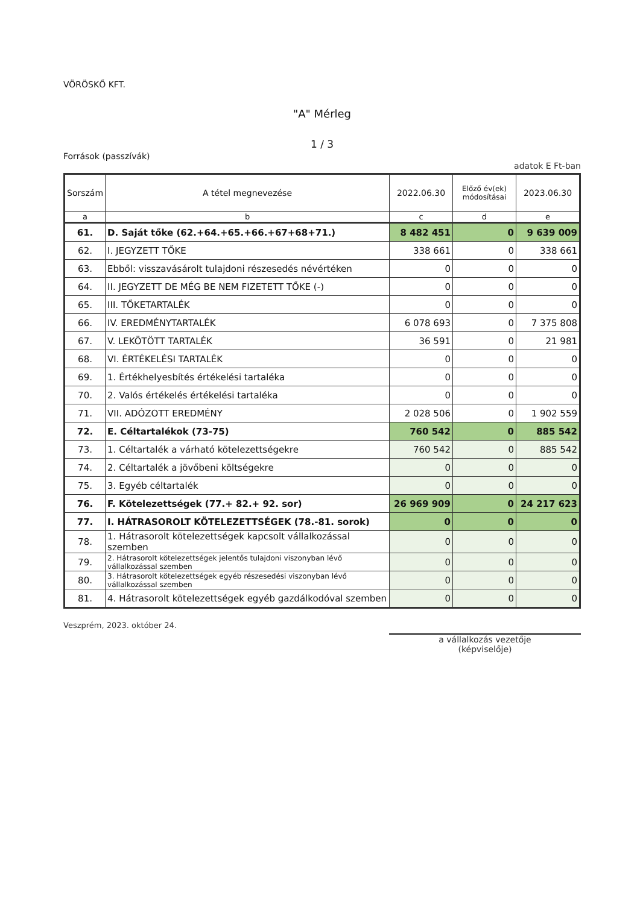VÖRÖSKŐ KFT.
"A" Mérleg
1 / 3
Források (passzívák)
adatok E Ft-ban
| Sorszám | A tétel megnevezése | 2022.06.30 | Előző év(ek) módosításai | 2023.06.30 |
| --- | --- | --- | --- | --- |
| a | b | c | d | e |
| 61. | D. Saját tőke (62.+64.+65.+66.+67+68+71.) | 8 482 451 | 0 | 9 639 009 |
| 62. | I. JEGYZETT TŐKE | 338 661 | 0 | 338 661 |
| 63. | Ebből: visszavásárolt tulajdoni részesedés névértéken | 0 | 0 | 0 |
| 64. | II. JEGYZETT DE MÉG BE NEM FIZETETT TŐKE (-) | 0 | 0 | 0 |
| 65. | III. TŐKETARTALÉK | 0 | 0 | 0 |
| 66. | IV. EREDMÉNYTARTALÉK | 6 078 693 | 0 | 7 375 808 |
| 67. | V. LEKÖTÖTT TARTALÉK | 36 591 | 0 | 21 981 |
| 68. | VI. ÉRTÉKELÉSI TARTALÉK | 0 | 0 | 0 |
| 69. | 1. Értékhelyesbítés értékelési tartaléka | 0 | 0 | 0 |
| 70. | 2. Valós értékelés értékelési tartaléka | 0 | 0 | 0 |
| 71. | VII. ADÓZOTT EREDMÉNY | 2 028 506 | 0 | 1 902 559 |
| 72. | E. Céltartalékok (73-75) | 760 542 | 0 | 885 542 |
| 73. | 1. Céltartalék a várható kötelezettségekre | 760 542 | 0 | 885 542 |
| 74. | 2. Céltartalék a jövőbeni költségekre | 0 | 0 | 0 |
| 75. | 3. Egyéb céltartalék | 0 | 0 | 0 |
| 76. | F. Kötelezettségek (77.+ 82.+ 92. sor) | 26 969 909 | 0 | 24 217 623 |
| 77. | I. HÁTRASOROLT KÖTELEZETTSÉGEK (78.-81. sorok) | 0 | 0 | 0 |
| 78. | 1. Hátrasorolt kötelezettségek kapcsolt vállalkozással szemben | 0 | 0 | 0 |
| 79. | 2. Hátrasorolt kötelezettségek jelentős tulajdoni viszonyban lévő vállalkozással szemben | 0 | 0 | 0 |
| 80. | 3. Hátrasorolt kötelezettségek egyéb részesedési viszonyban lévő vállalkozással szemben | 0 | 0 | 0 |
| 81. | 4. Hátrasorolt kötelezettségek egyéb gazdálkodóval szemben | 0 | 0 | 0 |
Veszprém, 2023. október 24.
a vállalkozás vezetője
(képviselője)